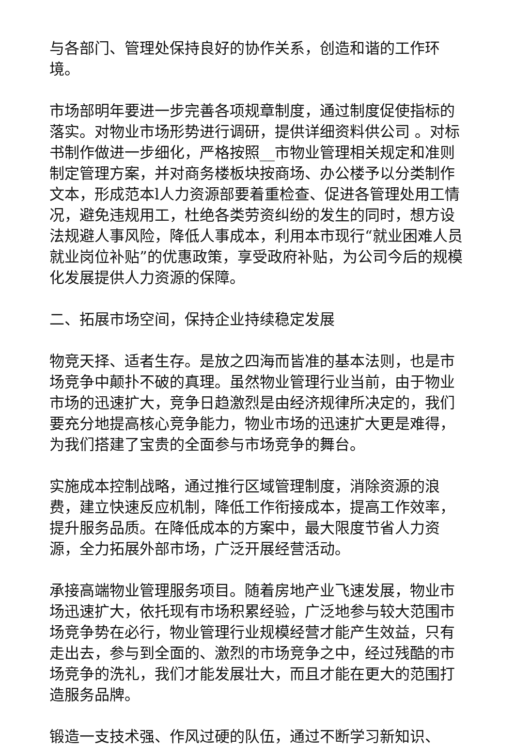与各部门、管理处保持良好的协作关系，创造和谐的工作环境。
市场部明年要进一步完善各项规章制度，通过制度促使指标的落实。对物业市场形势进行调研，提供详细资料供公司 。对标书制作做进一步细化，严格按照__市物业管理相关规定和准则制定管理方案，并对商务楼板块按商场、办公楼予以分类制作文本，形成范本l人力资源部要着重检查、促进各管理处用工情况，避免违规用工，杜绝各类劳资纠纷的发生的同时，想方设法规避人事风险，降低人事成本，利用本市现行“就业困难人员就业岗位补贴”的优惠政策，享受政府补贴，为公司今后的规模化发展提供人力资源的保障。
二、拓展市场空间，保持企业持续稳定发展
物竞天择、适者生存。是放之四海而皆准的基本法则，也是市场竞争中颠扑不破的真理。虽然物业管理行业当前，由于物业市场的迅速扩大，竞争日趋激烈是由经济规律所决定的，我们要充分地提高核心竞争能力，物业市场的迅速扩大更是难得，为我们搭建了宝贵的全面参与市场竞争的舞台。
实施成本控制战略，通过推行区域管理制度，消除资源的浪费，建立快速反应机制，降低工作衔接成本，提高工作效率，提升服务品质。在降低成本的方案中，最大限度节省人力资源，全力拓展外部市场，广泛开展经营活动。
承接高端物业管理服务项目。随着房地产业飞速发展，物业市场迅速扩大，依托现有市场积累经验，广泛地参与较大范围市场竞争势在必行，物业管理行业规模经营才能产生效益，只有走出去，参与到全面的、激烈的市场竞争之中，经过残酷的市场竞争的洗礼，我们才能发展壮大，而且才能在更大的范围打造服务品牌。
锻造一支技术强、作风过硬的队伍，通过不断学习新知识、